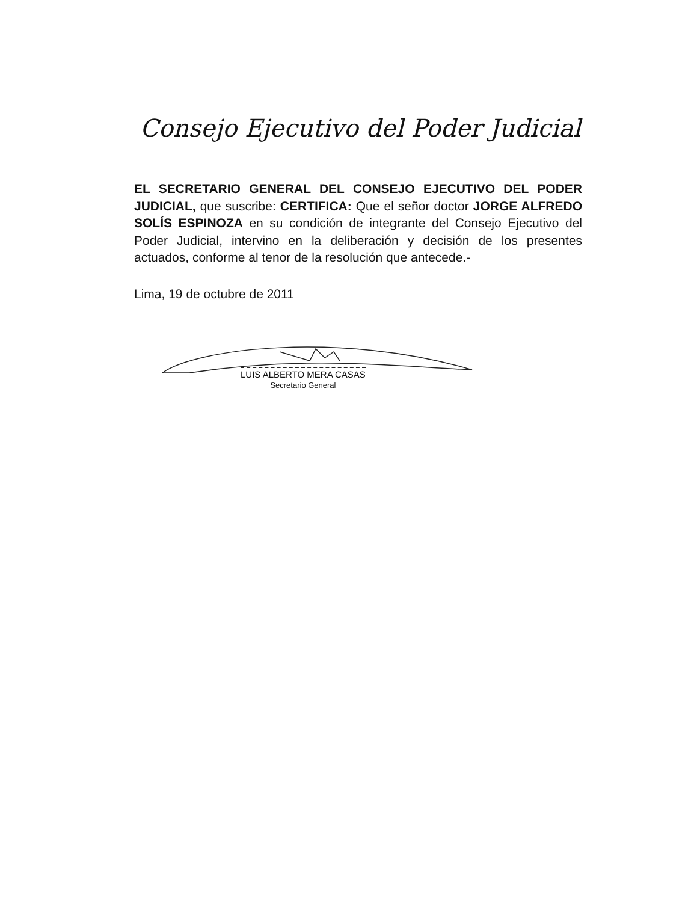Consejo Ejecutivo del Poder Judicial
EL SECRETARIO GENERAL DEL CONSEJO EJECUTIVO DEL PODER JUDICIAL, que suscribe: CERTIFICA: Que el señor doctor JORGE ALFREDO SOLÍS ESPINOZA en su condición de integrante del Consejo Ejecutivo del Poder Judicial, intervino en la deliberación y decisión de los presentes actuados, conforme al tenor de la resolución que antecede.-
Lima, 19 de octubre de 2011
LUIS ALBERTO MERA CASAS
Secretario General